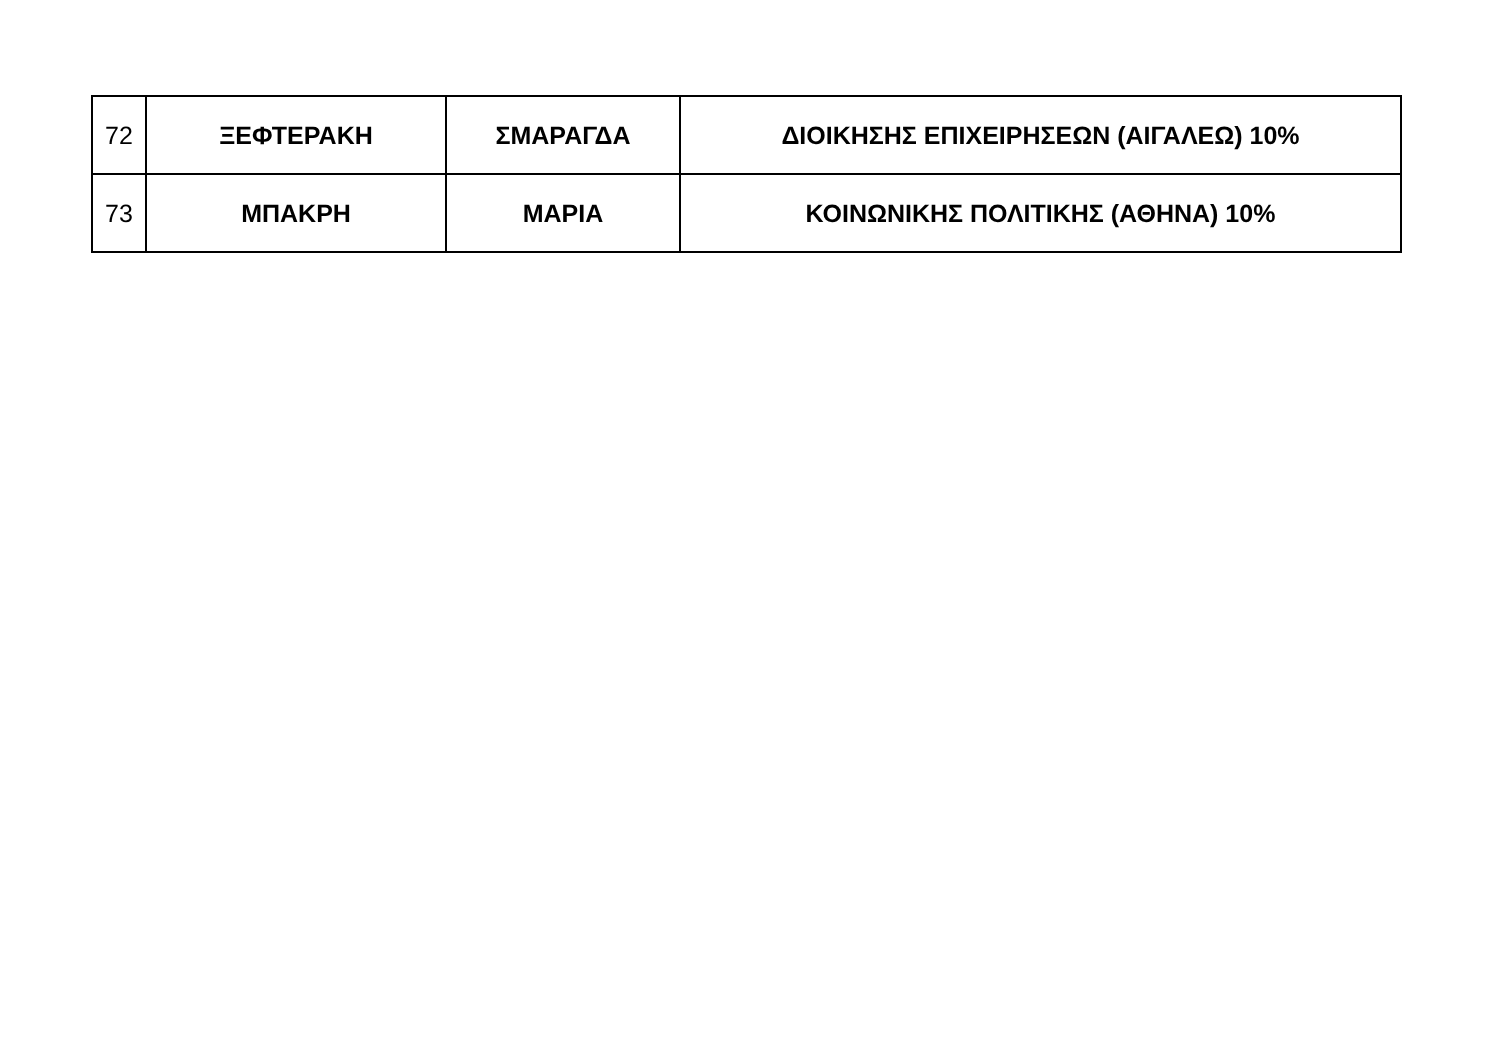| 72 | ΞΕΦΤΕΡΑΚΗ | ΣΜΑΡΑΓΔΑ | ΔΙΟΙΚΗΣΗΣ ΕΠΙΧΕΙΡΗΣΕΩΝ (ΑΙΓΑΛΕΩ) 10% |
| 73 | ΜΠΑΚΡΗ | ΜΑΡΙΑ | ΚΟΙΝΩΝΙΚΗΣ ΠΟΛΙΤΙΚΗΣ (ΑΘΗΝΑ) 10% |